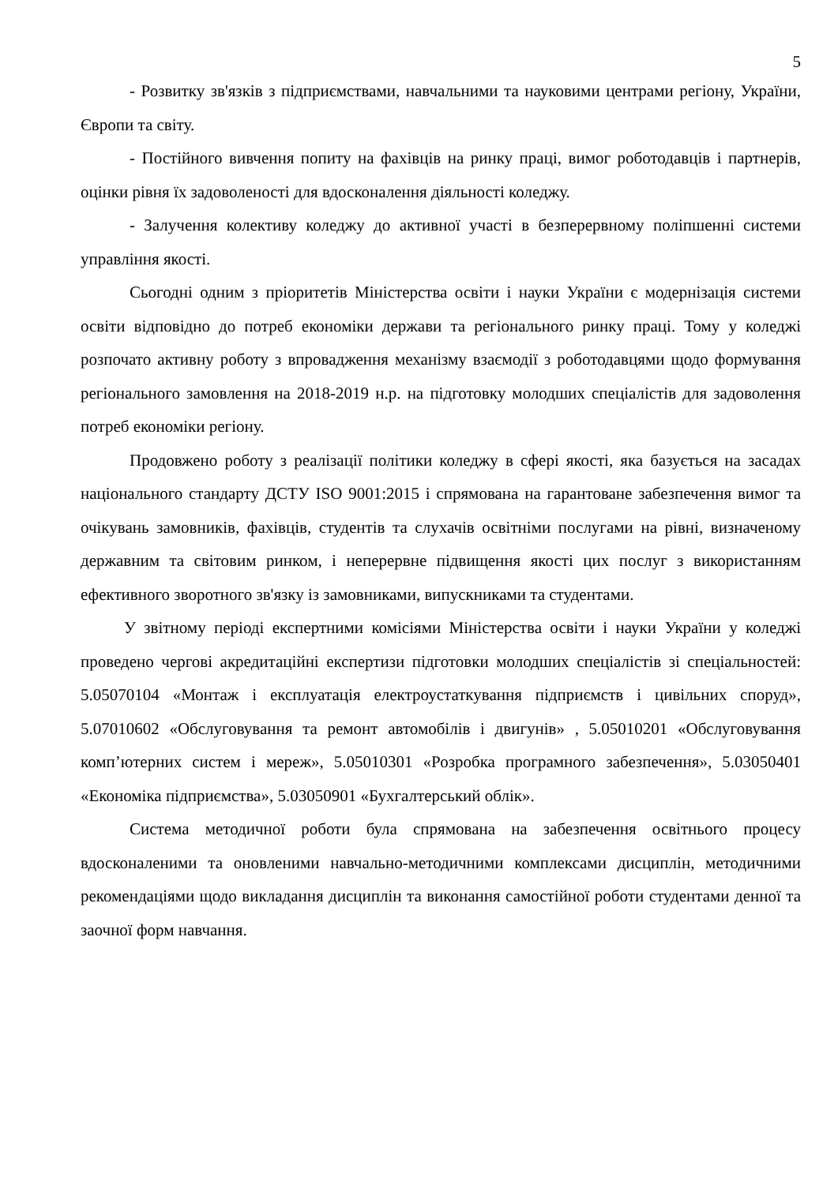5
- Розвитку зв'язків з підприємствами, навчальними та науковими центрами регіону, України, Європи та світу.
- Постійного вивчення попиту на фахівців на ринку праці, вимог роботодавців і партнерів, оцінки рівня їх задоволеності для вдосконалення діяльності коледжу.
- Залучення колективу коледжу до активної участі в безперервному поліпшенні системи управління якості.
Сьогодні одним з пріоритетів Міністерства освіти і науки України є модернізація системи освіти відповідно до потреб економіки держави та регіонального ринку праці. Тому у коледжі розпочато активну роботу з впровадження механізму взаємодії з роботодавцями щодо формування регіонального замовлення на 2018-2019 н.р. на підготовку молодших спеціалістів для задоволення потреб економіки регіону.
Продовжено роботу з реалізації політики коледжу в сфері якості, яка базується на засадах національного стандарту ДСТУ ISO 9001:2015 і спрямована на гарантоване забезпечення вимог та очікувань замовників, фахівців, студентів та слухачів освітніми послугами на рівні, визначеному державним та світовим ринком, і неперервне підвищення якості цих послуг з використанням ефективного зворотного зв'язку із замовниками, випускниками та студентами.
У звітному періоді експертними комісіями Міністерства освіти і науки України у коледжі проведено чергові акредитаційні експертизи підготовки молодших спеціалістів зі спеціальностей: 5.05070104 «Монтаж і експлуатація електроустаткування підприємств і цивільних споруд», 5.07010602 «Обслуговування та ремонт автомобілів і двигунів» , 5.05010201 «Обслуговування комп’ютерних систем і мереж», 5.05010301 «Розробка програмного забезпечення», 5.03050401 «Економіка підприємства», 5.03050901 «Бухгалтерський облік».
Система методичної роботи була спрямована на забезпечення освітнього процесу вдосконаленими та оновленими навчально-методичними комплексами дисциплін, методичними рекомендаціями щодо викладання дисциплін та виконання самостійної роботи студентами денної та заочної форм навчання.